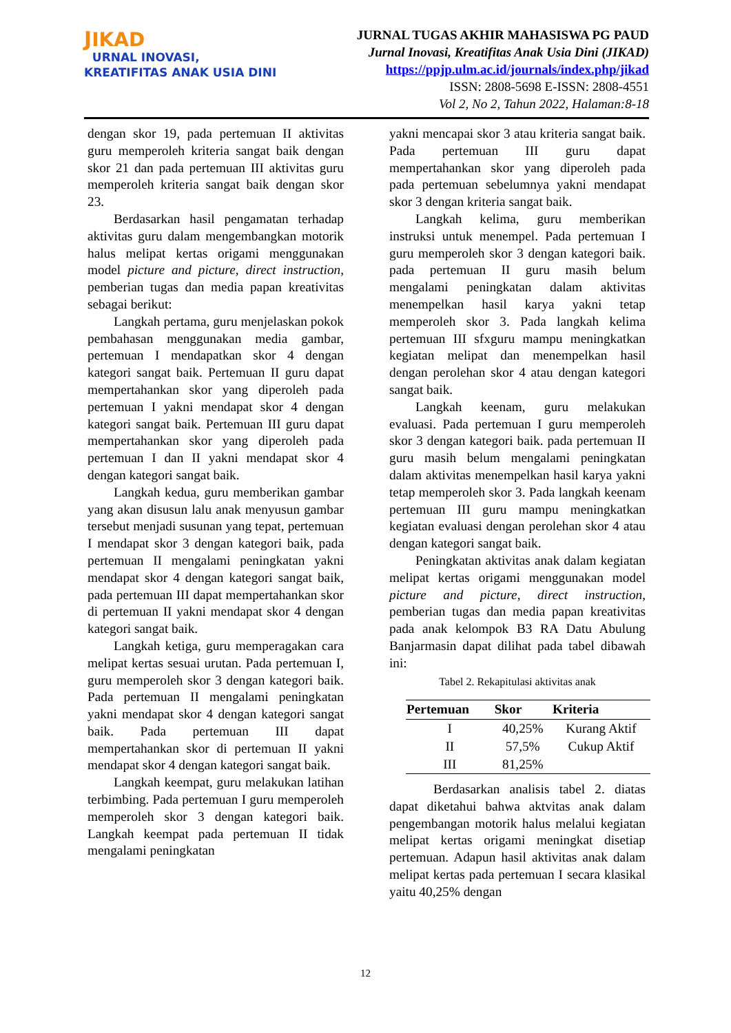JIKAD
URNAL INOVASI,
KREATIFITAS ANAK USIA DINI
JURNAL TUGAS AKHIR MAHASISWA PG PAUD
Jurnal Inovasi, Kreatifitas Anak Usia Dini (JIKAD)
https://ppjp.ulm.ac.id/journals/index.php/jikad
ISSN: 2808-5698 E-ISSN: 2808-4551
Vol 2, No 2, Tahun 2022, Halaman:8-18
dengan skor 19, pada pertemuan II aktivitas guru memperoleh kriteria sangat baik dengan skor 21 dan pada pertemuan III aktivitas guru memperoleh kriteria sangat baik dengan skor 23.
Berdasarkan hasil pengamatan terhadap aktivitas guru dalam mengembangkan motorik halus melipat kertas origami menggunakan model picture and picture, direct instruction, pemberian tugas dan media papan kreativitas sebagai berikut:
Langkah pertama, guru menjelaskan pokok pembahasan menggunakan media gambar, pertemuan I mendapatkan skor 4 dengan kategori sangat baik. Pertemuan II guru dapat mempertahankan skor yang diperoleh pada pertemuan I yakni mendapat skor 4 dengan kategori sangat baik. Pertemuan III guru dapat mempertahankan skor yang diperoleh pada pertemuan I dan II yakni mendapat skor 4 dengan kategori sangat baik.
Langkah kedua, guru memberikan gambar yang akan disusun lalu anak menyusun gambar tersebut menjadi susunan yang tepat, pertemuan I mendapat skor 3 dengan kategori baik, pada pertemuan II mengalami peningkatan yakni mendapat skor 4 dengan kategori sangat baik, pada pertemuan III dapat mempertahankan skor di pertemuan II yakni mendapat skor 4 dengan kategori sangat baik.
Langkah ketiga, guru memperagakan cara melipat kertas sesuai urutan. Pada pertemuan I, guru memperoleh skor 3 dengan kategori baik. Pada pertemuan II mengalami peningkatan yakni mendapat skor 4 dengan kategori sangat baik. Pada pertemuan III dapat mempertahankan skor di pertemuan II yakni mendapat skor 4 dengan kategori sangat baik.
Langkah keempat, guru melakukan latihan terbimbing. Pada pertemuan I guru memperoleh memperoleh skor 3 dengan kategori baik. Langkah keempat pada pertemuan II tidak mengalami peningkatan
yakni mencapai skor 3 atau kriteria sangat baik. Pada pertemuan III guru dapat mempertahankan skor yang diperoleh pada pada pertemuan sebelumnya yakni mendapat skor 3 dengan kriteria sangat baik.
Langkah kelima, guru memberikan instruksi untuk menempel. Pada pertemuan I guru memperoleh skor 3 dengan kategori baik. pada pertemuan II guru masih belum mengalami peningkatan dalam aktivitas menempelkan hasil karya yakni tetap memperoleh skor 3. Pada langkah kelima pertemuan III sfxguru mampu meningkatkan kegiatan melipat dan menempelkan hasil dengan perolehan skor 4 atau dengan kategori sangat baik.
Langkah keenam, guru melakukan evaluasi. Pada pertemuan I guru memperoleh skor 3 dengan kategori baik. pada pertemuan II guru masih belum mengalami peningkatan dalam aktivitas menempelkan hasil karya yakni tetap memperoleh skor 3. Pada langkah keenam pertemuan III guru mampu meningkatkan kegiatan evaluasi dengan perolehan skor 4 atau dengan kategori sangat baik.
Peningkatan aktivitas anak dalam kegiatan melipat kertas origami menggunakan model picture and picture, direct instruction, pemberian tugas dan media papan kreativitas pada anak kelompok B3 RA Datu Abulung Banjarmasin dapat dilihat pada tabel dibawah ini:
Tabel 2. Rekapitulasi aktivitas anak
| Pertemuan | Skor | Kriteria |
| --- | --- | --- |
| I | 40,25% | Kurang Aktif |
| II | 57,5% | Cukup Aktif |
| III | 81,25% | |
Berdasarkan analisis tabel 2. diatas dapat diketahui bahwa aktvitas anak dalam pengembangan motorik halus melalui kegiatan melipat kertas origami meningkat disetiap pertemuan. Adapun hasil aktivitas anak dalam melipat kertas pada pertemuan I secara klasikal yaitu 40,25% dengan
12